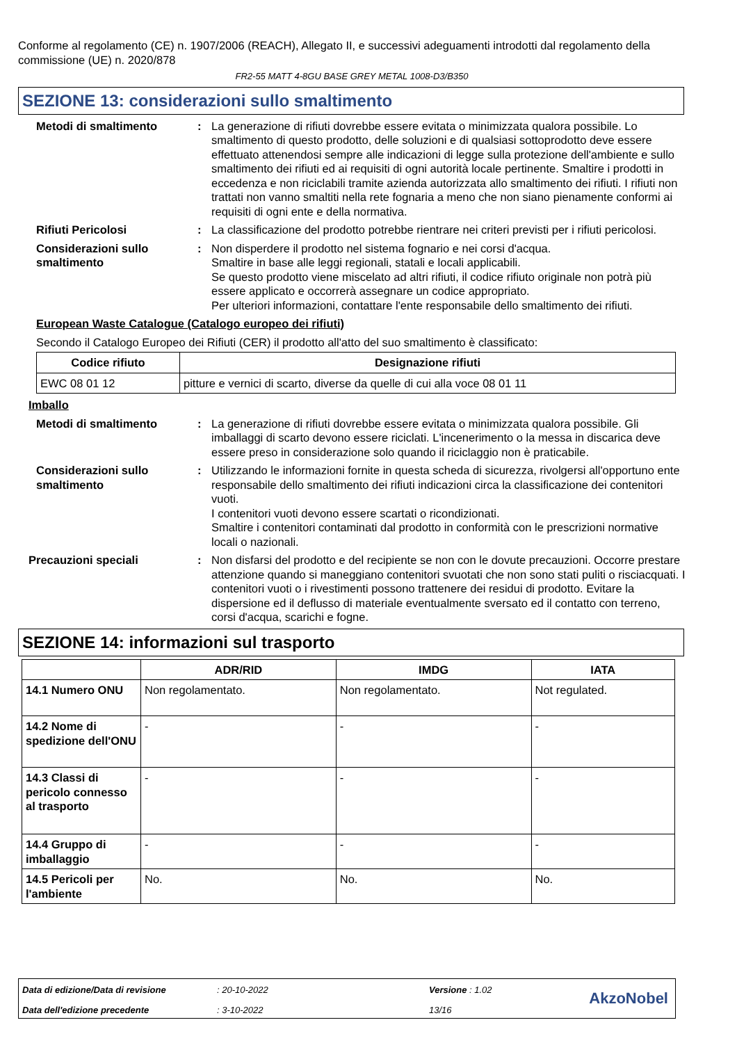Conforme al regolamento (CE) n. 1907/2006 (REACH), Allegato II, e successivi adeguamenti introdotti dal regolamento della commissione (UE) n. 2020/878
FR2-55 MATT 4-8GU BASE GREY METAL 1008-D3/B350
SEZIONE 13: considerazioni sullo smaltimento
Metodi di smaltimento : La generazione di rifiuti dovrebbe essere evitata o minimizzata qualora possibile. Lo smaltimento di questo prodotto, delle soluzioni e di qualsiasi sottoprodotto deve essere effettuato attenendosi sempre alle indicazioni di legge sulla protezione dell'ambiente e sullo smaltimento dei rifiuti ed ai requisiti di ogni autorità locale pertinente. Smaltire i prodotti in eccedenza e non riciclabili tramite azienda autorizzata allo smaltimento dei rifiuti. I rifiuti non trattati non vanno smaltiti nella rete fognaria a meno che non siano pienamente conformi ai requisiti di ogni ente e della normativa.
Rifiuti Pericolosi : La classificazione del prodotto potrebbe rientrare nei criteri previsti per i rifiuti pericolosi.
Considerazioni sullo smaltimento
: Non disperdere il prodotto nel sistema fognario e nei corsi d'acqua.
Smaltire in base alle leggi regionali, statali e locali applicabili.
Se questo prodotto viene miscelato ad altri rifiuti, il codice rifiuto originale non potrà più essere applicato e occorrerà assegnare un codice appropriato.
Per ulteriori informazioni, contattare l'ente responsabile dello smaltimento dei rifiuti.
European Waste Catalogue (Catalogo europeo dei rifiuti)
Secondo il Catalogo Europeo dei Rifiuti (CER) il prodotto all'atto del suo smaltimento è classificato:
| Codice rifiuto | Designazione rifiuti |
| --- | --- |
| EWC 08 01 12 | pitture e vernici di scarto, diverse da quelle di cui alla voce 08 01 11 |
Imballo
Metodi di smaltimento : La generazione di rifiuti dovrebbe essere evitata o minimizzata qualora possibile. Gli imballaggi di scarto devono essere riciclati. L'incenerimento o la messa in discarica deve essere preso in considerazione solo quando il riciclaggio non è praticabile.
Considerazioni sullo smaltimento
: Utilizzando le informazioni fornite in questa scheda di sicurezza, rivolgersi all'opportuno ente responsabile dello smaltimento dei rifiuti indicazioni circa la classificazione dei contenitori vuoti.
I contenitori vuoti devono essere scartati o ricondizionati.
Smaltire i contenitori contaminati dal prodotto in conformità con le prescrizioni normative locali o nazionali.
Precauzioni speciali : Non disfarsi del prodotto e del recipiente se non con le dovute precauzioni. Occorre prestare attenzione quando si maneggiano contenitori svuotati che non sono stati puliti o risciacquati. I contenitori vuoti o i rivestimenti possono trattenere dei residui di prodotto. Evitare la dispersione ed il deflusso di materiale eventualmente sversato ed il contatto con terreno, corsi d'acqua, scarichi e fogne.
SEZIONE 14: informazioni sul trasporto
| | ADR/RID | IMDG | IATA |
| --- | --- | --- | --- |
| 14.1 Numero ONU | Non regolamentato. | Non regolamentato. | Not regulated. |
| 14.2 Nome di spedizione dell'ONU | - | - | - |
| 14.3 Classi di pericolo connesso al trasporto | - | - | - |
| 14.4 Gruppo di imballaggio | - | - | - |
| 14.5 Pericoli per l'ambiente | No. | No. | No. |
Data di edizione/Data di revisione: 20-10-2022 Versione : 1.02
Data dell'edizione precedente: 3-10-2022 13/16
AkzoNobel